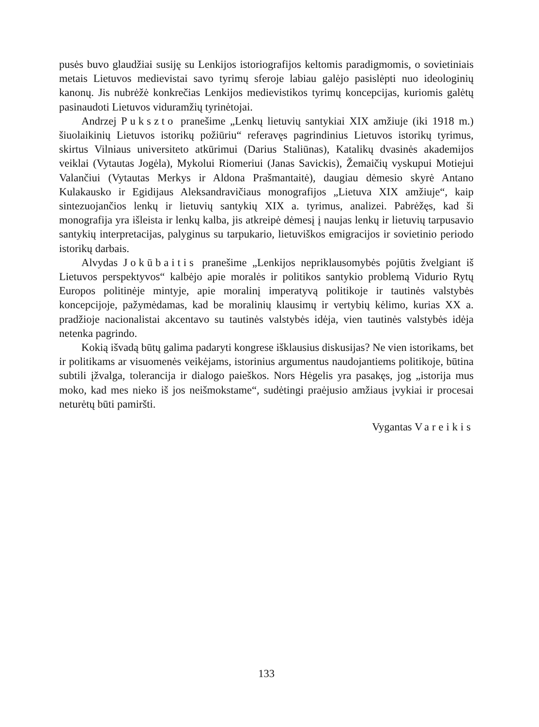pusės buvo glaudžiai susiję su Lenkijos istoriografijos keltomis paradigmomis, o sovietiniais metais Lietuvos medievistai savo tyrimų sferoje labiau galėjo pasislėpti nuo ideologinių kanonų. Jis nubrėžė konkrečias Lenkijos medievistikos tyrimų koncepcijas, kuriomis galėtų pasinaudoti Lietuvos viduramžių tyrinėtojai.
Andrzej Puksztо pranešime „Lenkų lietuvių santykiai XIX amžiuje (iki 1918 m.) šiuolaikinių Lietuvos istorikų požiūriu“ referavęs pagrindinius Lietuvos istorikų tyrimus, skirtus Vilniaus universiteto atkūrimui (Darius Staliūnas), Katalikų dvasinės akademijos veiklai (Vytautas Jogėla), Mykolui Riomeriui (Janas Savickis), Žemaičių vyskupui Motiejui Valančiui (Vytautas Merkys ir Aldona Prašmantaitė), daugiau dėmesio skyrė Antano Kulakausko ir Egidijaus Aleksandravičiaus monografijos „Lietuva XIX amžiuje“, kaip sintezuojančios lenkų ir lietuvių santykių XIX a. tyrimus, analizei. Pabrėžęs, kad ši monografija yra išleista ir lenkų kalba, jis atkreipė dėmesį į naujas lenkų ir lietuvių tarpusavio santykių interpretacijas, palyginus su tarpukario, lietuviškos emigracijos ir sovietinio periodo istorikų darbais.
Alvydas Jokūbaitis pranešime „Lenkijos nepriklausomybės pojūtis žvelgiant iš Lietuvos perspektyvos“ kalbėjo apie moralės ir politikos santykio problemą Vidurio Rytų Europos politinėje mintyje, apie moralinį imperatyvą politikoje ir tautinės valstybės koncepcijoje, pažymėdamas, kad be moralinių klausimų ir vertybių kėlimo, kurias XX a. pradžioje nacionalistai akcentavo su tautinės valstybės idėja, vien tautinės valstybės idėja netenka pagrindo.
Kokią išvadą būtų galima padaryti kongrese išklausius diskusijas? Ne vien istorikams, bet ir politikams ar visuomenės veikėjams, istorinius argumentus naudojantiems politikoje, būtina subtili įžvalga, tolerancija ir dialogo paieškos. Nors Hėgelis yra pasakęs, jog „istorija mus moko, kad mes nieko iš jos neišmokstame“, sudėtingi praėjusio amžiaus įvykiai ir procesai neturėtų būti pamiršti.
Vygantas Vareikis
133